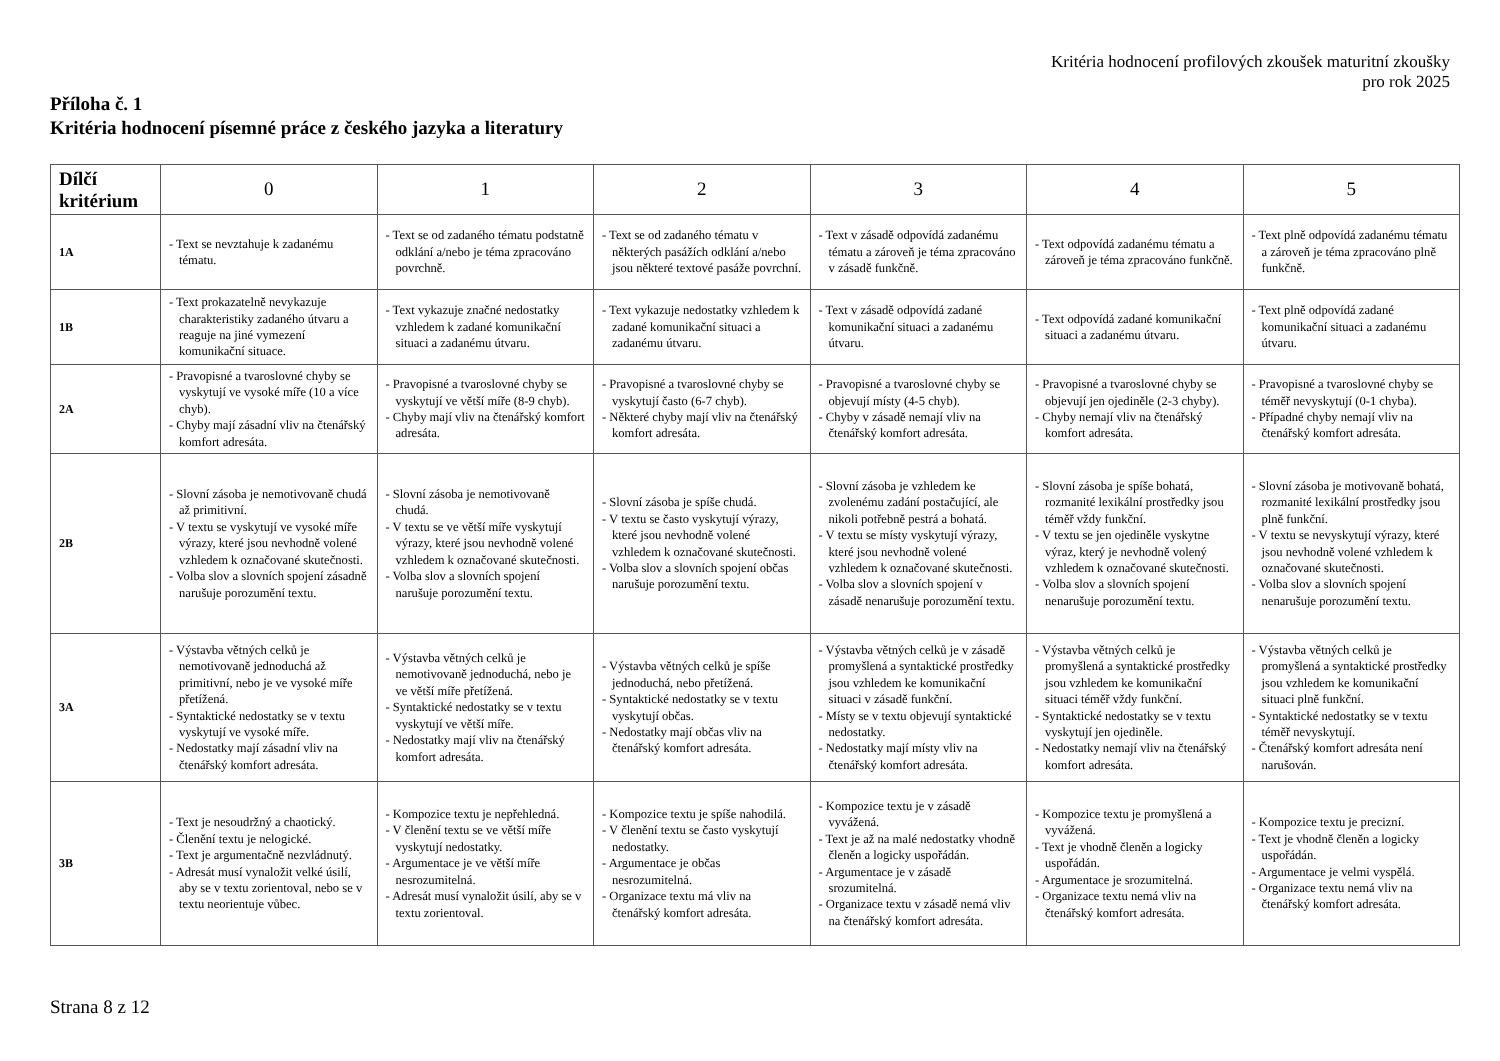Kritéria hodnocení profilových zkoušek maturitní zkoušky
pro rok 2025
Příloha č. 1
Kritéria hodnocení písemné práce z českého jazyka a literatury
| Dílčí kritérium | 0 | 1 | 2 | 3 | 4 | 5 |
| --- | --- | --- | --- | --- | --- | --- |
| 1A | - Text se nevztahuje k zadanému tématu. | - Text se od zadaného tématu podstatně odklání a/nebo je téma zpracováno povrchně. | - Text se od zadaného tématu v některých pasážích odklání a/nebo jsou některé textové pasáže povrchní. | - Text v zásadě odpovídá zadanému tématu a zároveň je téma zpracováno v zásadě funkčně. | - Text odpovídá zadanému tématu a zároveň je téma zpracováno funkčně. | - Text plně odpovídá zadanému tématu a zároveň je téma zpracováno plně funkčně. |
| 1B | - Text prokazatelně nevykazuje charakteristiky zadaného útvaru a reaguje na jiné vymezení komunikační situace. | - Text vykazuje značné nedostatky vzhledem k zadané komunikační situaci a zadanému útvaru. | - Text vykazuje nedostatky vzhledem k zadané komunikační situaci a zadanému útvaru. | - Text v zásadě odpovídá zadané komunikační situaci a zadanému útvaru. | - Text odpovídá zadané komunikační situaci a zadanému útvaru. | - Text plně odpovídá zadané komunikační situaci a zadanému útvaru. |
| 2A | - Pravopisné a tvaroslovné chyby se vyskytují ve vysoké míře (10 a více chyb). - Chyby mají zásadní vliv na čtenářský komfort adresáta. | - Pravopisné a tvaroslovné chyby se vyskytují ve větší míře (8-9 chyb). - Chyby mají vliv na čtenářský komfort adresáta. | - Pravopisné a tvaroslovné chyby se vyskytují často (6-7 chyb). - Některé chyby mají vliv na čtenářský komfort adresáta. | - Pravopisné a tvaroslovné chyby se objevují místy (4-5 chyb). - Chyby v zásadě nemají vliv na čtenářský komfort adresáta. | - Pravopisné a tvaroslovné chyby se objevují jen ojediněle (2-3 chyby). - Chyby nemají vliv na čtenářský komfort adresáta. | - Pravopisné a tvaroslovné chyby se téměř nevyskytují (0-1 chyba). - Případné chyby nemají vliv na čtenářský komfort adresáta. |
| 2B | - Slovní zásoba je nemotivovaně chudá až primitivní. - V textu se vyskytují ve vysoké míře výrazy, které jsou nevhodně volené vzhledem k označované skutečnosti. - Volba slov a slovních spojení zásadně narušuje porozumění textu. | - Slovní zásoba je nemotivovaně chudá. - V textu se ve větší míře vyskytují výrazy, které jsou nevhodně volené vzhledem k označované skutečnosti. - Volba slov a slovních spojení narušuje porozumění textu. | - Slovní zásoba je spíše chudá. - V textu se často vyskytují výrazy, které jsou nevhodně volené vzhledem k označované skutečnosti. - Volba slov a slovních spojení občas narušuje porozumění textu. | - Slovní zásoba je vzhledem ke zvolenému zadání postačující, ale nikoli potřebně pestrá a bohatá. - V textu se místy vyskytují výrazy, které jsou nevhodně volené vzhledem k označované skutečnosti. - Volba slov a slovních spojení v zásadě nenarušuje porozumění textu. | - Slovní zásoba je spíše bohatá, rozmanité lexikální prostředky jsou téměř vždy funkční. - V textu se jen ojediněle vyskytne výraz, který je nevhodně volený vzhledem k označované skutečnosti. - Volba slov a slovních spojení nenarušuje porozumění textu. | - Slovní zásoba je motivovaně bohatá, rozmanité lexikální prostředky jsou plně funkční. - V textu se nevyskytují výrazy, které jsou nevhodně volené vzhledem k označované skutečnosti. - Volba slov a slovních spojení nenarušuje porozumění textu. |
| 3A | - Výstavba větných celků je nemotivovaně jednoduchá až primitivní, nebo je ve vysoké míře přetížená. - Syntaktické nedostatky se v textu vyskytují ve vysoké míře. - Nedostatky mají zásadní vliv na čtenářský komfort adresáta. | - Výstavba větných celků je nemotivovaně jednoduchá, nebo je ve větší míře přetížená. - Syntaktické nedostatky se v textu vyskytují ve větší míře. - Nedostatky mají vliv na čtenářský komfort adresáta. | - Výstavba větných celků je spíše jednoduchá, nebo přetížená. - Syntaktické nedostatky se v textu vyskytují občas. - Nedostatky mají občas vliv na čtenářský komfort adresáta. | - Výstavba větných celků je v zásadě promyšlená a syntaktické prostředky jsou vzhledem ke komunikační situaci v zásadě funkční. - Místy se v textu objevují syntaktické nedostatky. - Nedostatky mají místy vliv na čtenářský komfort adresáta. | - Výstavba větných celků je promyšlená a syntaktické prostředky jsou vzhledem ke komunikační situaci téměř vždy funkční. - Syntaktické nedostatky se v textu vyskytují jen ojediněle. - Nedostatky nemají vliv na čtenářský komfort adresáta. | - Výstavba větných celků je promyšlená a syntaktické prostředky jsou vzhledem ke komunikační situaci plně funkční. - Syntaktické nedostatky se v textu téměř nevyskytují. - Čtenářský komfort adresáta není narušován. |
| 3B | - Text je nesoudržný a chaotický. - Členění textu je nelogické. - Text je argumentačně nezvládnutý. - Adresát musí vynaložit velké úsilí, aby se v textu zorientoval, nebo se v textu neorientuje vůbec. | - Kompozice textu je nepřehledná. - V členění textu se ve větší míře vyskytují nedostatky. - Argumentace je ve větší míře nesrozumitelná. - Adresát musí vynaložit úsilí, aby se v textu zorientoval. | - Kompozice textu je spíše nahodilá. - V členění textu se často vyskytují nedostatky. - Argumentace je občas nesrozumitelná. - Organizace textu má vliv na čtenářský komfort adresáta. | - Kompozice textu je v zásadě vyvážená. - Text je až na malé nedostatky vhodně členěn a logicky uspořádán. - Argumentace je v zásadě srozumitelná. - Organizace textu v zásadě nemá vliv na čtenářský komfort adresáta. | - Kompozice textu je promyšlená a vyvážená. - Text je vhodně členěn a logicky uspořádán. - Argumentace je srozumitelná. - Organizace textu nemá vliv na čtenářský komfort adresáta. | - Kompozice textu je precizní. - Text je vhodně členěn a logicky uspořádán. - Argumentace je velmi vyspělá. - Organizace textu nemá vliv na čtenářský komfort adresáta. |
Strana 8 z 12